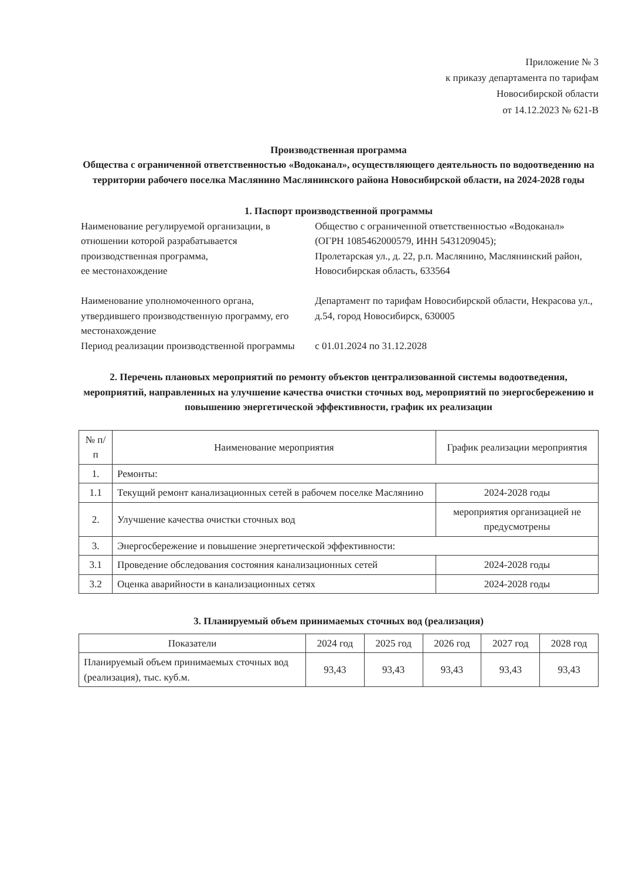Приложение № 3
к приказу департамента по тарифам
Новосибирской области
от 14.12.2023 № 621-В
Производственная программа
Общества с ограниченной ответственностью «Водоканал», осуществляющего деятельность по водоотведению на территории рабочего поселка Маслянино Маслянинского района Новосибирской области, на 2024-2028 годы
1. Паспорт производственной программы
| Наименование регулируемой организации, в отношении которой разрабатывается производственная программа, ее местонахождение | Общество с ограниченной ответственностью «Водоканал» (ОГРН 1085462000579, ИНН 5431209045); Пролетарская ул., д. 22, р.п. Маслянино, Маслянинский район, Новосибирская область, 633564 |
| Наименование уполномоченного органа, утвердившего производственную программу, его местонахождение | Департамент по тарифам Новосибирской области, Некрасова ул., д.54, город Новосибирск, 630005 |
| Период реализации производственной программы | с 01.01.2024 по 31.12.2028 |
2. Перечень плановых мероприятий по ремонту объектов централизованной системы водоотведения, мероприятий, направленных на улучшение качества очистки сточных вод, мероприятий по энергосбережению и повышению энергетической эффективности, график их реализации
| № п/п | Наименование мероприятия | График реализации мероприятия |
| --- | --- | --- |
| 1. | Ремонты: | |
| 1.1 | Текущий ремонт канализационных сетей в рабочем поселке Маслянино | 2024-2028 годы |
| 2. | Улучшение качества очистки сточных вод | мероприятия организацией не предусмотрены |
| 3. | Энергосбережение и повышение энергетической эффективности: | |
| 3.1 | Проведение обследования состояния канализационных сетей | 2024-2028 годы |
| 3.2 | Оценка аварийности в канализационных сетях | 2024-2028 годы |
3. Планируемый объем принимаемых сточных вод (реализация)
| Показатели | 2024 год | 2025 год | 2026 год | 2027 год | 2028 год |
| --- | --- | --- | --- | --- | --- |
| Планируемый объем принимаемых сточных вод (реализация), тыс. куб.м. | 93,43 | 93,43 | 93,43 | 93,43 | 93,43 |